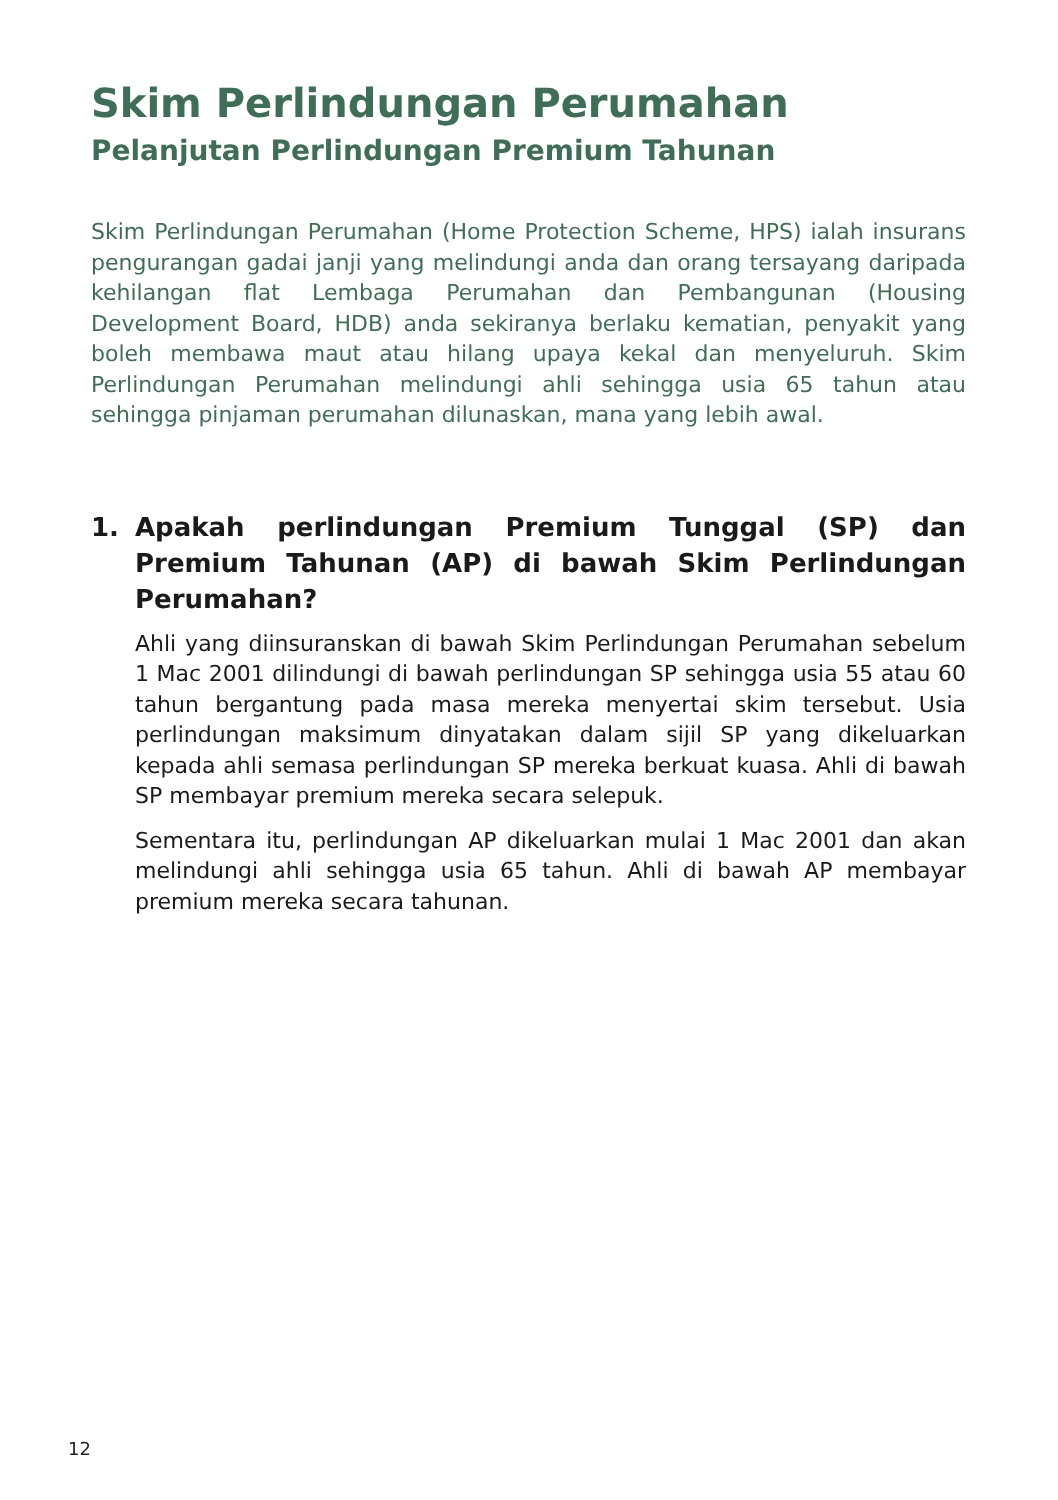Skim Perlindungan Perumahan
Pelanjutan Perlindungan Premium Tahunan
Skim Perlindungan Perumahan (Home Protection Scheme, HPS) ialah insurans pengurangan gadai janji yang melindungi anda dan orang tersayang daripada kehilangan flat Lembaga Perumahan dan Pembangunan (Housing Development Board, HDB) anda sekiranya berlaku kematian, penyakit yang boleh membawa maut atau hilang upaya kekal dan menyeluruh. Skim Perlindungan Perumahan melindungi ahli sehingga usia 65 tahun atau sehingga pinjaman perumahan dilunaskan, mana yang lebih awal.
1. Apakah perlindungan Premium Tunggal (SP) dan Premium Tahunan (AP) di bawah Skim Perlindungan Perumahan?
Ahli yang diinsuranskan di bawah Skim Perlindungan Perumahan sebelum 1 Mac 2001 dilindungi di bawah perlindungan SP sehingga usia 55 atau 60 tahun bergantung pada masa mereka menyertai skim tersebut. Usia perlindungan maksimum dinyatakan dalam sijil SP yang dikeluarkan kepada ahli semasa perlindungan SP mereka berkuat kuasa. Ahli di bawah SP membayar premium mereka secara selepuk.
Sementara itu, perlindungan AP dikeluarkan mulai 1 Mac 2001 dan akan melindungi ahli sehingga usia 65 tahun. Ahli di bawah AP membayar premium mereka secara tahunan.
12